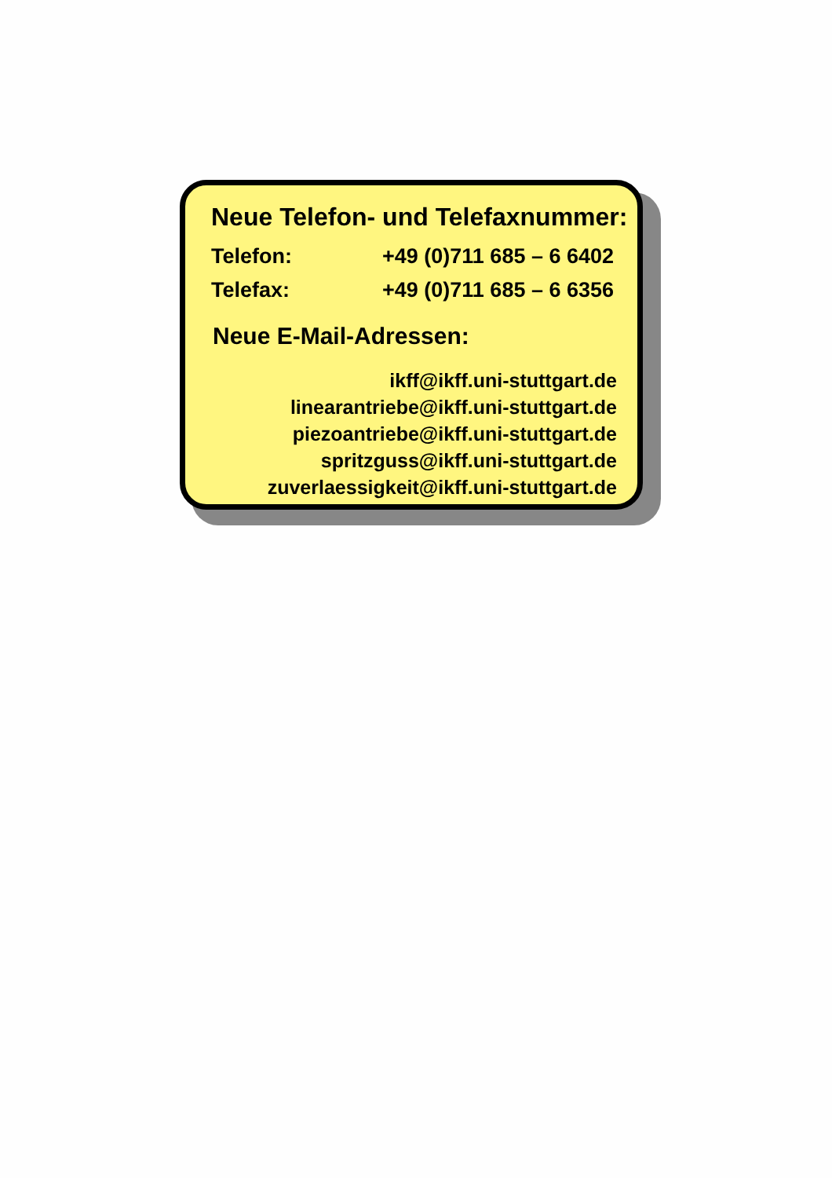Neue Telefon- und Telefaxnummer:
Telefon: +49 (0)711 685 – 6 6402
Telefax: +49 (0)711 685 – 6 6356
Neue E-Mail-Adressen:
ikff@ikff.uni-stuttgart.de
linearantriebe@ikff.uni-stuttgart.de
piezoantriebe@ikff.uni-stuttgart.de
spritzguss@ikff.uni-stuttgart.de
zuverlaessigkeit@ikff.uni-stuttgart.de